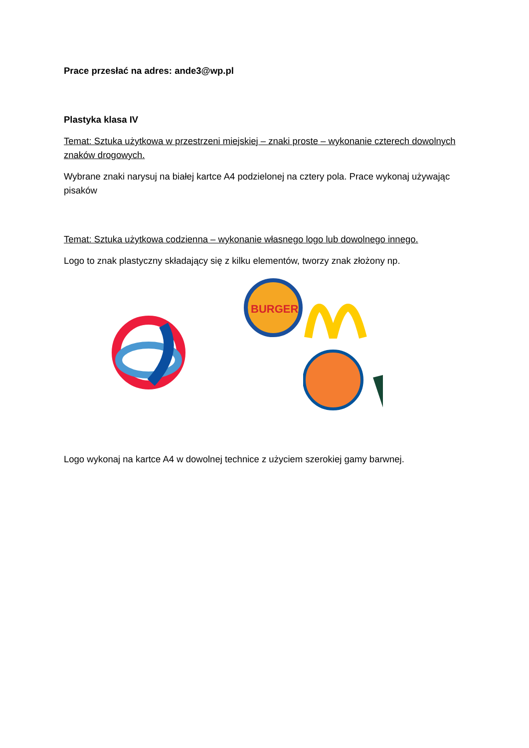Prace przesłać na adres: ande3@wp.pl
Plastyka klasa IV
Temat: Sztuka użytkowa w przestrzeni miejskiej – znaki proste – wykonanie czterech dowolnych znaków drogowych.
Wybrane znaki narysuj na białej kartce A4 podzielonej na cztery pola. Prace wykonaj używając pisaków
Temat: Sztuka użytkowa codzienna – wykonanie własnego logo lub dowolnego innego.
Logo to znak plastyczny składający się z kilku elementów, tworzy znak złożony np.
BURGER
Logo wykonaj na kartce A4 w dowolnej technice z użyciem szerokiej gamy barwnej.